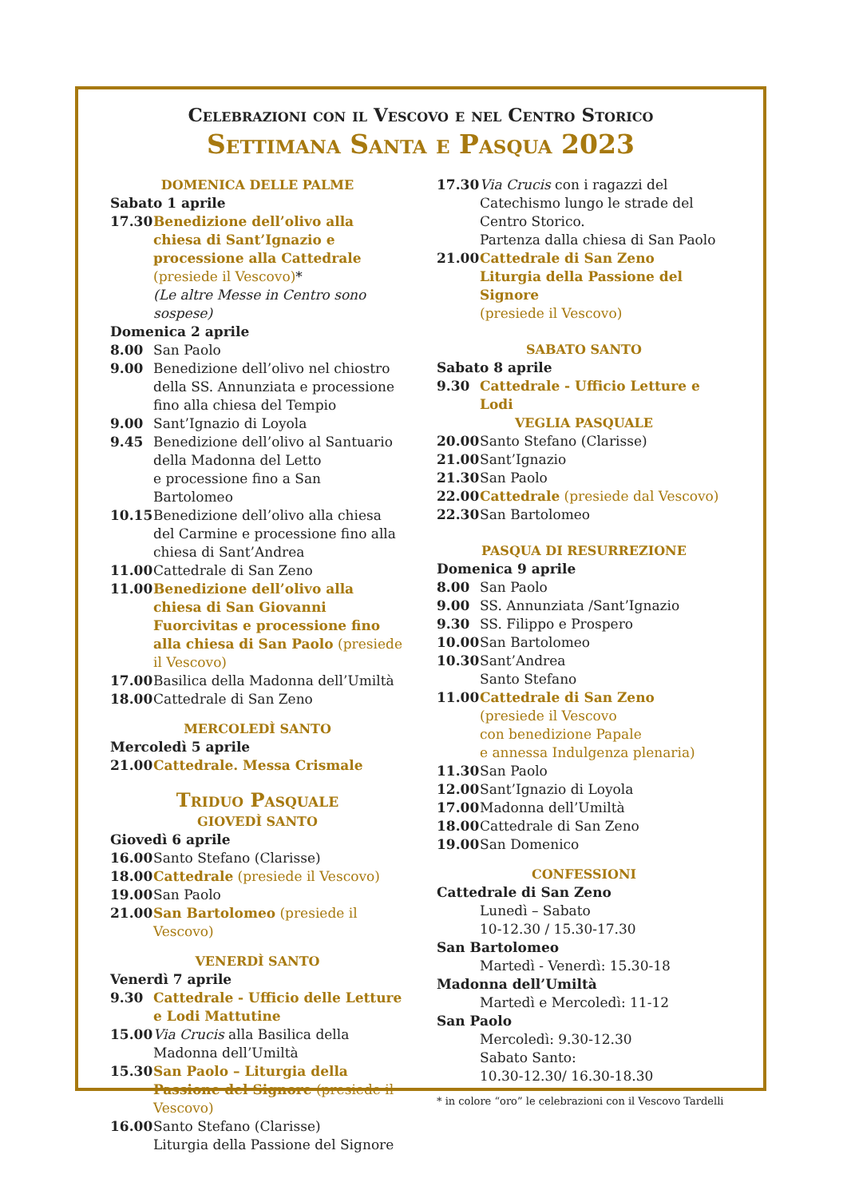Celebrazioni con il Vescovo e nel Centro Storico
Settimana Santa e Pasqua 2023
DOMENICA DELLE PALME
Sabato 1 aprile
17.30 Benedizione dell’olivo alla chiesa di Sant’Ignazio e processione alla Cattedrale (presiede il Vescovo)*
(Le altre Messe in Centro sono sospese)
Domenica 2 aprile
8.00 San Paolo
9.00 Benedizione dell’olivo nel chiostro della SS. Annunziata e processione fino alla chiesa del Tempio
9.00 Sant’Ignazio di Loyola
9.45 Benedizione dell’olivo al Santuario della Madonna del Letto
e processione fino a San Bartolomeo
10.15 Benedizione dell’olivo alla chiesa del Carmine e processione fino alla chiesa di Sant’Andrea
11.00 Cattedrale di San Zeno
11.00 Benedizione dell’olivo alla chiesa di San Giovanni Fuorcivitas e processione fino alla chiesa di San Paolo (presiede il Vescovo)
17.00 Basilica della Madonna dell’Umiltà
18.00 Cattedrale di San Zeno
MERCOLEDÌ SANTO
Mercoledì 5 aprile
21.00 Cattedrale. Messa Crismale
Triduo Pasquale
GIOVEDÌ SANTO
Giovedì 6 aprile
16.00 Santo Stefano (Clarisse)
18.00 Cattedrale (presiede il Vescovo)
19.00 San Paolo
21.00 San Bartolomeo (presiede il Vescovo)
VENERDÌ SANTO
Venerdì 7 aprile
9.30 Cattedrale - Ufficio delle Letture e Lodi Mattutine
15.00 Via Crucis alla Basilica della Madonna dell’Umiltà
15.30 San Paolo – Liturgia della Passione del Signore (presiede il Vescovo)
16.00 Santo Stefano (Clarisse)
Liturgia della Passione del Signore
17.30 Via Crucis con i ragazzi del Catechismo lungo le strade del Centro Storico.
Partenza dalla chiesa di San Paolo
21.00 Cattedrale di San Zeno
Liturgia della Passione del Signore
(presiede il Vescovo)
SABATO SANTO
Sabato 8 aprile
9.30 Cattedrale - Ufficio Letture e Lodi
VEGLIA PASQUALE
20.00 Santo Stefano (Clarisse)
21.00 Sant’Ignazio
21.30 San Paolo
22.00 Cattedrale (presiede dal Vescovo)
22.30 San Bartolomeo
PASQUA DI RESURREZIONE
Domenica 9 aprile
8.00 San Paolo
9.00 SS. Annunziata /Sant’Ignazio
9.30 SS. Filippo e Prospero
10.00 San Bartolomeo
10.30 Sant’Andrea
Santo Stefano
11.00 Cattedrale di San Zeno
(presiede il Vescovo
con benedizione Papale
e annessa Indulgenza plenaria)
11.30 San Paolo
12.00 Sant’Ignazio di Loyola
17.00 Madonna dell’Umiltà
18.00 Cattedrale di San Zeno
19.00 San Domenico
CONFESSIONI
Cattedrale di San Zeno
Lunedì – Sabato
10-12.30 / 15.30-17.30
San Bartolomeo
Martedì - Venerdì: 15.30-18
Madonna dell’Umiltà
Martedì e Mercoledì: 11-12
San Paolo
Mercoledì: 9.30-12.30
Sabato Santo:
10.30-12.30/ 16.30-18.30
* in colore “oro” le celebrazioni con il Vescovo Tardelli